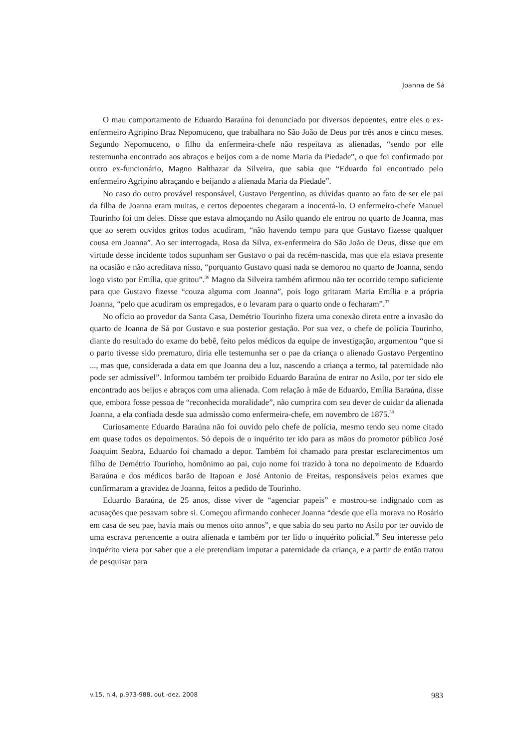Joanna de Sá
O mau comportamento de Eduardo Baraúna foi denunciado por diversos depoentes, entre eles o ex-enfermeiro Agripino Braz Nepomuceno, que trabalhara no São João de Deus por três anos e cinco meses. Segundo Nepomuceno, o filho da enfermeira-chefe não respeitava as alienadas, “sendo por elle testemunha encontrado aos abraços e beijos com a de nome Maria da Piedade”, o que foi confirmado por outro ex-funcionário, Magno Balthazar da Silveira, que sabia que “Eduardo foi encontrado pelo enfermeiro Agripino abraçando e beijando a alienada Maria da Piedade”.
No caso do outro provável responsável, Gustavo Pergentino, as dúvidas quanto ao fato de ser ele pai da filha de Joanna eram muitas, e certos depoentes chegaram a inocentá-lo. O enfermeiro-chefe Manuel Tourinho foi um deles. Disse que estava almoçando no Asilo quando ele entrou no quarto de Joanna, mas que ao serem ouvidos gritos todos acudiram, “não havendo tempo para que Gustavo fizesse qualquer cousa em Joanna”. Ao ser interrogada, Rosa da Silva, ex-enfermeira do São João de Deus, disse que em virtude desse incidente todos supunham ser Gustavo o pai da recém-nascida, mas que ela estava presente na ocasião e não acreditava nisso, “porquanto Gustavo quasi nada se demorou no quarto de Joanna, sendo logo visto por Emília, que gritou”.<sup>36</sup> Magno da Silveira também afirmou não ter ocorrido tempo suficiente para que Gustavo fizesse “couza alguma com Joanna”, pois logo gritaram Maria Emília e a própria Joanna, “pelo que acudiram os empregados, e o levaram para o quarto onde o fecharam”.<sup>37</sup>
No ofício ao provedor da Santa Casa, Demétrio Tourinho fizera uma conexão direta entre a invasão do quarto de Joanna de Sá por Gustavo e sua posterior gestação. Por sua vez, o chefe de polícia Tourinho, diante do resultado do exame do bebê, feito pelos médicos da equipe de investigação, argumentou “que si o parto tivesse sido prematuro, diria elle testemunha ser o pae da criança o alienado Gustavo Pergentino ..., mas que, considerada a data em que Joanna deu a luz, nascendo a criança a termo, tal paternidade não pode ser admissível”. Informou também ter proibido Eduardo Baraúna de entrar no Asilo, por ter sido ele encontrado aos beijos e abraços com uma alienada. Com relação à mãe de Eduardo, Emília Baraúna, disse que, embora fosse pessoa de “reconhecida moralidade”, não cumprira com seu dever de cuidar da alienada Joanna, a ela confiada desde sua admissão como enfermeira-chefe, em novembro de 1875.<sup>38</sup>
Curiosamente Eduardo Baraúna não foi ouvido pelo chefe de polícia, mesmo tendo seu nome citado em quase todos os depoimentos. Só depois de o inquérito ter ido para as mãos do promotor público José Joaquim Seabra, Eduardo foi chamado a depor. Também foi chamado para prestar esclarecimentos um filho de Demétrio Tourinho, homônimo ao pai, cujo nome foi trazido à tona no depoimento de Eduardo Baraúna e dos médicos barão de Itapoan e José Antonio de Freitas, responsáveis pelos exames que confirmaram a gravidez de Joanna, feitos a pedido de Tourinho.
Eduardo Baraúna, de 25 anos, disse viver de “agenciar papeis” e mostrou-se indignado com as acusações que pesavam sobre si. Começou afirmando conhecer Joanna “desde que ella morava no Rosário em casa de seu pae, havia mais ou menos oito annos”, e que sabia do seu parto no Asilo por ter ouvido de uma escrava pertencente a outra alienada e também por ter lido o inquérito policial.<sup>39</sup> Seu interesse pelo inquérito viera por saber que a ele pretendiam imputar a paternidade da criança, e a partir de então tratou de pesquisar para
v.15, n.4, p.973-988, out.-dez. 2008 983